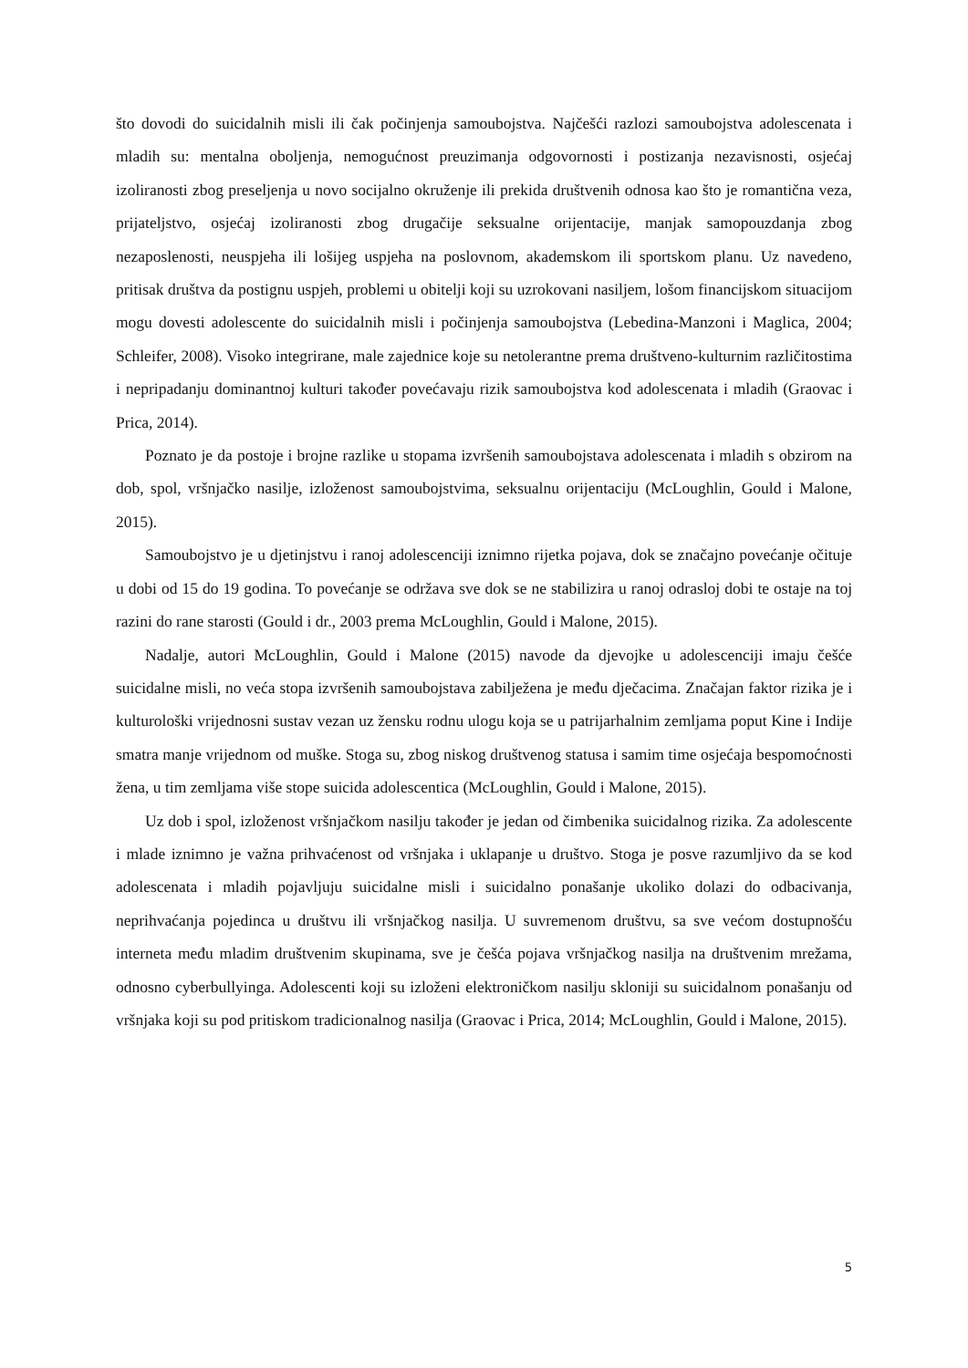što dovodi do suicidalnih misli ili čak počinjenja samoubojstva. Najčešći razlozi samoubojstva adolescenata i mladih su: mentalna oboljenja, nemogućnost preuzimanja odgovornosti i postizanja nezavisnosti, osjećaj izoliranosti zbog preseljenja u novo socijalno okruženje ili prekida društvenih odnosa kao što je romantična veza, prijateljstvo, osjećaj izoliranosti zbog drugačije seksualne orijentacije, manjak samopouzdanja zbog nezaposlenosti, neuspjeha ili lošijeg uspjeha na poslovnom, akademskom ili sportskom planu. Uz navedeno, pritisak društva da postignu uspjeh, problemi u obitelji koji su uzrokovani nasiljem, lošom financijskom situacijom mogu dovesti adolescente do suicidalnih misli i počinjenja samoubojstva (Lebedina-Manzoni i Maglica, 2004; Schleifer, 2008). Visoko integrirane, male zajednice koje su netolerantne prema društveno-kulturnim različitostima i nepripadanju dominantnoj kulturi također povećavaju rizik samoubojstva kod adolescenata i mladih (Graovac i Prica, 2014).
Poznato je da postoje i brojne razlike u stopama izvršenih samoubojstava adolescenata i mladih s obzirom na dob, spol, vršnjačko nasilje, izloženost samoubojstvima, seksualnu orijentaciju (McLoughlin, Gould i Malone, 2015).
Samoubojstvo je u djetinjstvu i ranoj adolescenciji iznimno rijetka pojava, dok se značajno povećanje očituje u dobi od 15 do 19 godina. To povećanje se održava sve dok se ne stabilizira u ranoj odrasloj dobi te ostaje na toj razini do rane starosti (Gould i dr., 2003 prema McLoughlin, Gould i Malone, 2015).
Nadalje, autori McLoughlin, Gould i Malone (2015) navode da djevojke u adolescenciji imaju češće suicidalne misli, no veća stopa izvršenih samoubojstava zabilježena je među dječacima. Značajan faktor rizika je i kulturološki vrijednosni sustav vezan uz žensku rodnu ulogu koja se u patrijarhalnim zemljama poput Kine i Indije smatra manje vrijednom od muške. Stoga su, zbog niskog društvenog statusa i samim time osjećaja bespomoćnosti žena, u tim zemljama više stope suicida adolescentica (McLoughlin, Gould i Malone, 2015).
Uz dob i spol, izloženost vršnjačkom nasilju također je jedan od čimbenika suicidalnog rizika. Za adolescente i mlade iznimno je važna prihvaćenost od vršnjaka i uklapanje u društvo. Stoga je posve razumljivo da se kod adolescenata i mladih pojavljuju suicidalne misli i suicidalno ponašanje ukoliko dolazi do odbacivanja, neprihvaćanja pojedinca u društvu ili vršnjačkog nasilja. U suvremenom društvu, sa sve većom dostupnošću interneta među mladim društvenim skupinama, sve je češća pojava vršnjačkog nasilja na društvenim mrežama, odnosno cyberbullyinga. Adolescenti koji su izloženi elektroničkom nasilju skloniji su suicidalnom ponašanju od vršnjaka koji su pod pritiskom tradicionalnog nasilja (Graovac i Prica, 2014; McLoughlin, Gould i Malone, 2015).
5